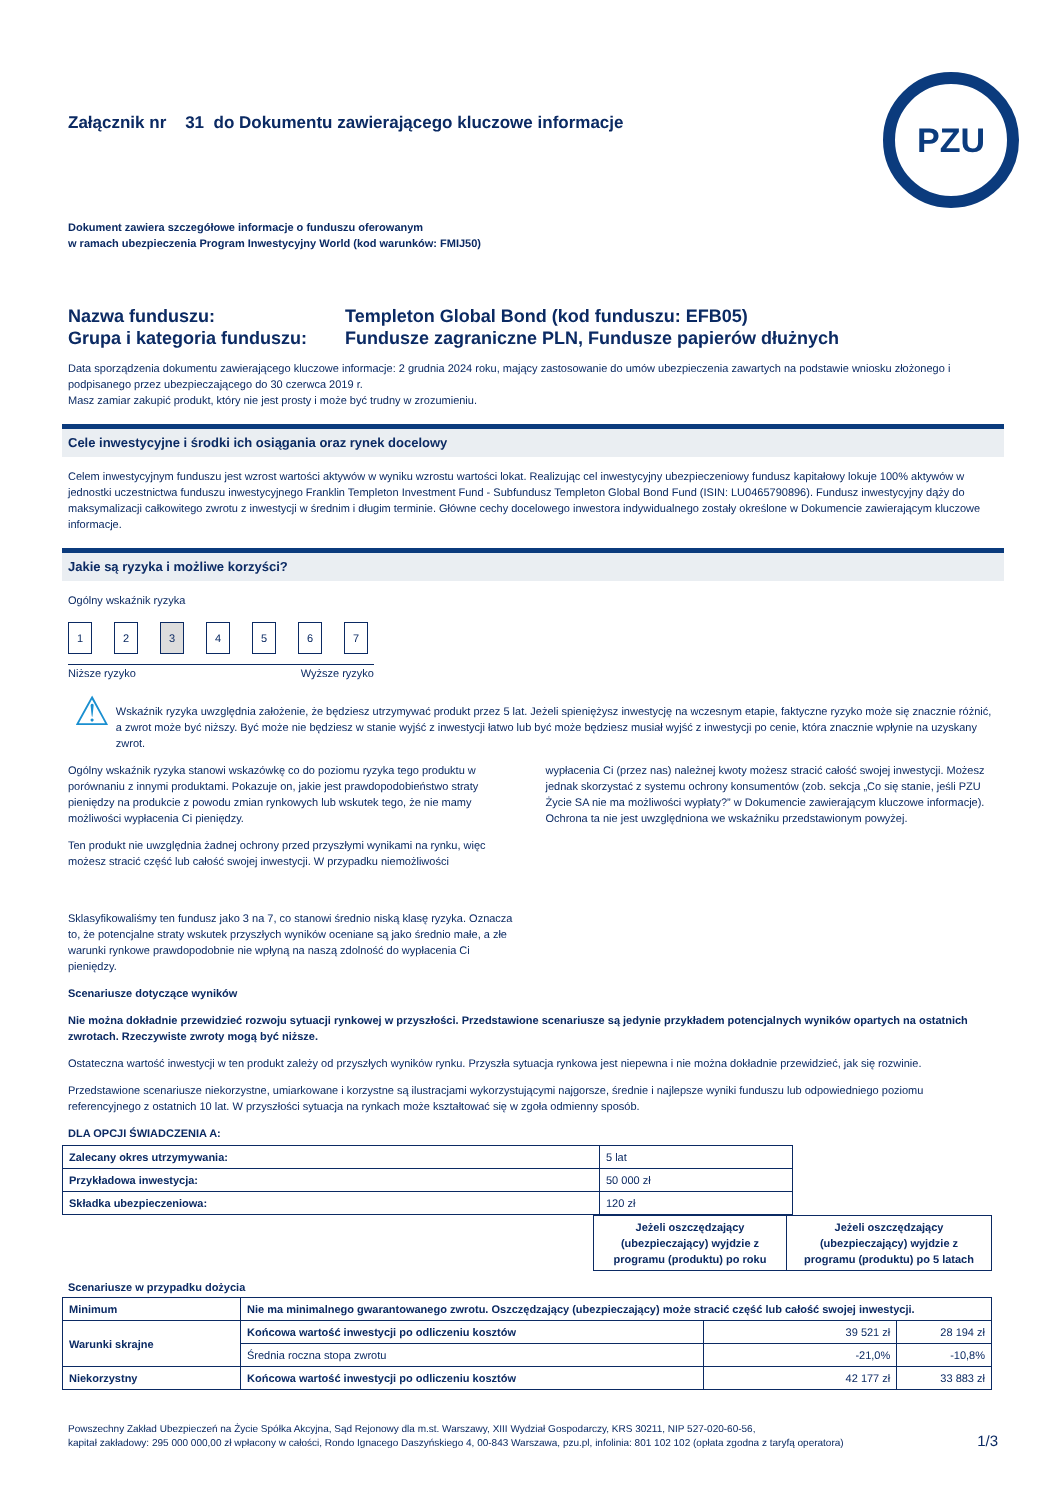PZU
Załącznik nr 31 do Dokumentu zawierającego kluczowe informacje
Dokument zawiera szczegółowe informacje o funduszu oferowanym
w ramach ubezpieczenia Program Inwestycyjny World (kod warunków: FMIJ50)
Nazwa funduszu:
Grupa i kategoria funduszu:
Templeton Global Bond (kod funduszu: EFB05)
Fundusze zagraniczne PLN, Fundusze papierów dłużnych
Data sporządzenia dokumentu zawierającego kluczowe informacje: 2 grudnia 2024 roku, mający zastosowanie do umów ubezpieczenia zawartych na podstawie wniosku złożonego i podpisanego przez ubezpieczającego do 30 czerwca 2019 r.
Masz zamiar zakupić produkt, który nie jest prosty i może być trudny w zrozumieniu.
Cele inwestycyjne i środki ich osiągania oraz rynek docelowy
Celem inwestycyjnym funduszu jest wzrost wartości aktywów w wyniku wzrostu wartości lokat. Realizując cel inwestycyjny ubezpieczeniowy fundusz kapitałowy lokuje 100% aktywów w jednostki uczestnictwa funduszu inwestycyjnego Franklin Templeton Investment Fund - Subfundusz Templeton Global Bond Fund (ISIN: LU0465790896). Fundusz inwestycyjny dąży do maksymalizacji całkowitego zwrotu z inwestycji w średnim i długim terminie. Główne cechy docelowego inwestora indywidualnego zostały określone w Dokumencie zawierającym kluczowe informacje.
Jakie są ryzyka i możliwe korzyści?
Ogólny wskaźnik ryzyka
1234567
Niższe ryzyko Wyższe ryzyko
⚠
Wskaźnik ryzyka uwzględnia założenie, że będziesz utrzymywać produkt przez 5 lat. Jeżeli spieniężysz inwestycję na wczesnym etapie, faktyczne ryzyko może się znacznie różnić, a zwrot może być niższy. Być może nie będziesz w stanie wyjść z inwestycji łatwo lub być może będziesz musiał wyjść z inwestycji po cenie, która znacznie wpłynie na uzyskany zwrot.
Ogólny wskaźnik ryzyka stanowi wskazówkę co do poziomu ryzyka tego produktu w porównaniu z innymi produktami. Pokazuje on, jakie jest prawdopodobieństwo straty pieniędzy na produkcie z powodu zmian rynkowych lub wskutek tego, że nie mamy możliwości wypłacenia Ci pieniędzy.
Ten produkt nie uwzględnia żadnej ochrony przed przyszłymi wynikami na rynku, więc możesz stracić część lub całość swojej inwestycji. W przypadku niemożliwości
wypłacenia Ci (przez nas) należnej kwoty możesz stracić całość swojej inwestycji. Możesz jednak skorzystać z systemu ochrony konsumentów (zob. sekcja „Co się stanie, jeśli PZU Życie SA nie ma możliwości wypłaty?” w Dokumencie zawierającym kluczowe informacje). Ochrona ta nie jest uwzględniona we wskaźniku przedstawionym powyżej.
Sklasyfikowaliśmy ten fundusz jako 3 na 7, co stanowi średnio niską klasę ryzyka. Oznacza to, że potencjalne straty wskutek przyszłych wyników oceniane są jako średnio małe, a złe warunki rynkowe prawdopodobnie nie wpłyną na naszą zdolność do wypłacenia Ci pieniędzy.
Scenariusze dotyczące wyników
Nie można dokładnie przewidzieć rozwoju sytuacji rynkowej w przyszłości. Przedstawione scenariusze są jedynie przykładem potencjalnych wyników opartych na ostatnich zwrotach. Rzeczywiste zwroty mogą być niższe.
Ostateczna wartość inwestycji w ten produkt zależy od przyszłych wyników rynku. Przyszła sytuacja rynkowa jest niepewna i nie można dokładnie przewidzieć, jak się rozwinie.
Przedstawione scenariusze niekorzystne, umiarkowane i korzystne są ilustracjami wykorzystującymi najgorsze, średnie i najlepsze wyniki funduszu lub odpowiedniego poziomu referencyjnego z ostatnich 10 lat. W przyszłości sytuacja na rynkach może kształtować się w zgoła odmienny sposób.
DLA OPCJI ŚWIADCZENIA A:
| Zalecany okres utrzymywania: | 5 lat |
| Przykładowa inwestycja: | 50 000 zł |
| Składka ubezpieczeniowa: | 120 zł |
| | Jeżeli oszczędzający (ubezpieczający) wyjdzie z programu (produktu) po roku | Jeżeli oszczędzający (ubezpieczający) wyjdzie z programu (produktu) po 5 latach |
Scenariusze w przypadku dożycia
| Minimum | Nie ma minimalnego gwarantowanego zwrotu. Oszczędzający (ubezpieczający) może stracić część lub całość swojej inwestycji. | | |
| Warunki skrajne | Końcowa wartość inwestycji po odliczeniu kosztów | 39 521 zł | 28 194 zł |
| | Średnia roczna stopa zwrotu | -21,0% | -10,8% |
| Niekorzystny | Końcowa wartość inwestycji po odliczeniu kosztów | 42 177 zł | 33 883 zł |
Powszechny Zakład Ubezpieczeń na Życie Spółka Akcyjna, Sąd Rejonowy dla m.st. Warszawy, XIII Wydział Gospodarczy, KRS 30211, NIP 527-020-60-56,
kapitał zakładowy: 295 000 000,00 zł wpłacony w całości, Rondo Ignacego Daszyńskiego 4, 00-843 Warszawa, pzu.pl, infolinia: 801 102 102 (opłata zgodna z taryfą operatora)
1/3